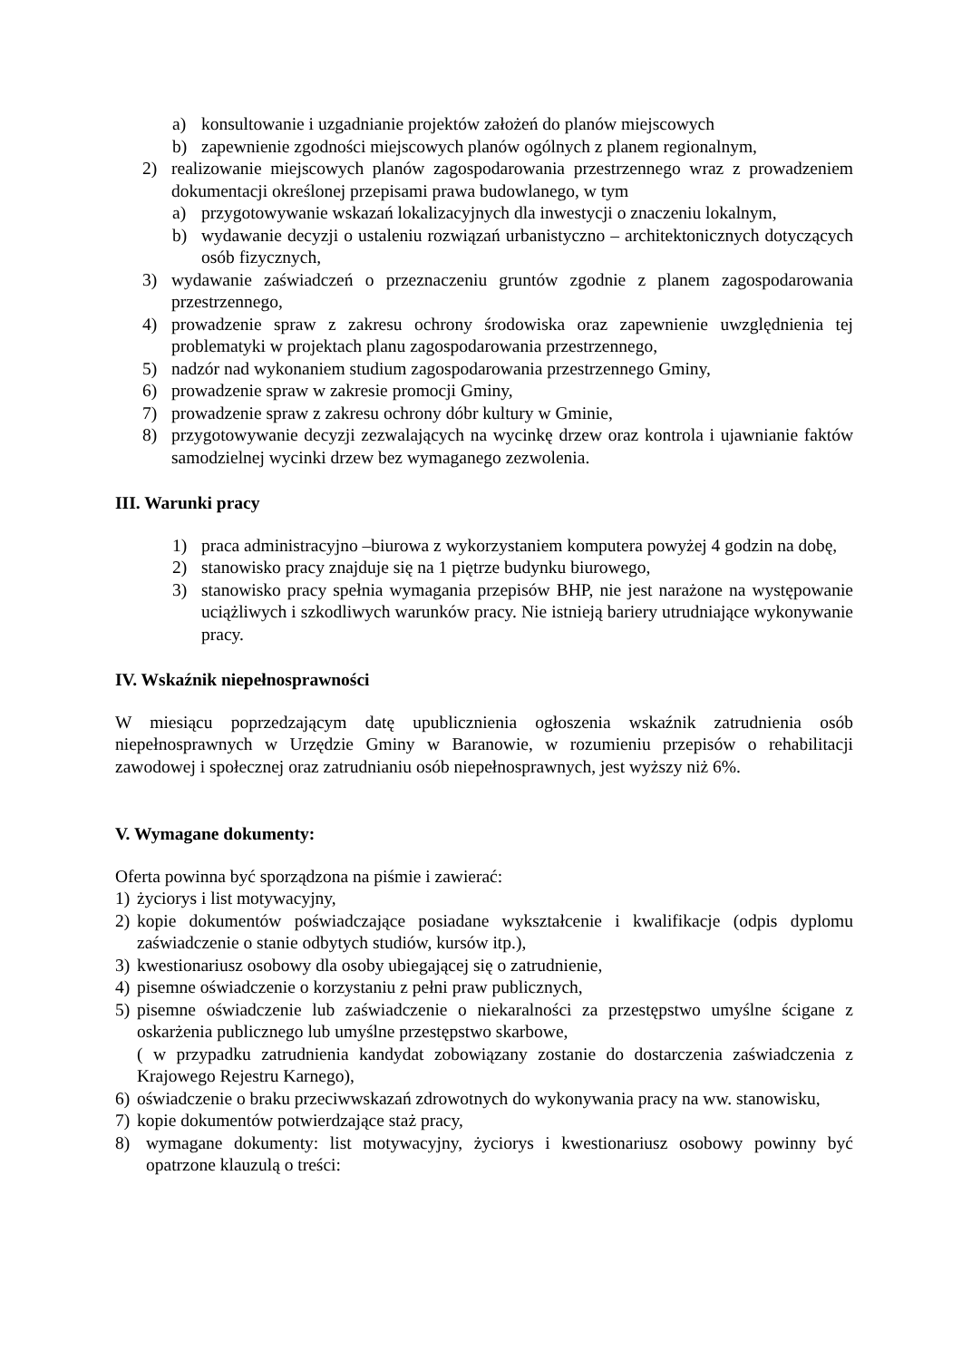a) konsultowanie i uzgadnianie projektów założeń do planów miejscowych
b) zapewnienie zgodności miejscowych planów ogólnych z planem regionalnym,
2) realizowanie miejscowych planów zagospodarowania przestrzennego wraz z prowadzeniem dokumentacji określonej przepisami prawa budowlanego, w tym
a) przygotowywanie wskazań lokalizacyjnych dla inwestycji o znaczeniu lokalnym,
b) wydawanie decyzji o ustaleniu rozwiązań urbanistyczno – architektonicznych dotyczących osób fizycznych,
3) wydawanie zaświadczeń o przeznaczeniu gruntów zgodnie z planem zagospodarowania przestrzennego,
4) prowadzenie spraw z zakresu ochrony środowiska oraz zapewnienie uwzględnienia tej problematyki w projektach planu zagospodarowania przestrzennego,
5) nadzór nad wykonaniem studium zagospodarowania przestrzennego Gminy,
6) prowadzenie spraw w zakresie promocji Gminy,
7) prowadzenie spraw z zakresu ochrony dóbr kultury w Gminie,
8) przygotowywanie decyzji zezwalających na wycinkę drzew oraz kontrola i ujawnianie faktów samodzielnej wycinki drzew bez wymaganego zezwolenia.
III. Warunki pracy
1) praca administracyjno –biurowa z wykorzystaniem komputera powyżej 4 godzin na dobę,
2) stanowisko pracy znajduje się na 1 piętrze budynku biurowego,
3) stanowisko pracy spełnia wymagania przepisów BHP, nie jest narażone na występowanie uciążliwych i szkodliwych warunków pracy. Nie istnieją bariery utrudniające wykonywanie pracy.
IV. Wskaźnik niepełnosprawności
W miesiącu poprzedzającym datę upublicznienia ogłoszenia wskaźnik zatrudnienia osób niepełnosprawnych w Urzędzie Gminy w Baranowie, w rozumieniu przepisów o rehabilitacji zawodowej i społecznej oraz zatrudnianiu osób niepełnosprawnych, jest wyższy niż 6%.
V. Wymagane dokumenty:
Oferta powinna być sporządzona na piśmie i zawierać:
1) życiorys i list motywacyjny,
2) kopie dokumentów poświadczające posiadane wykształcenie i kwalifikacje (odpis dyplomu zaświadczenie o stanie odbytych studiów, kursów itp.),
3) kwestionariusz osobowy dla osoby ubiegającej się o zatrudnienie,
4) pisemne oświadczenie o korzystaniu z pełni praw publicznych,
5) pisemne oświadczenie lub zaświadczenie o niekaralności za przestępstwo umyślne ścigane z oskarżenia publicznego lub umyślne przestępstwo skarbowe,
( w przypadku zatrudnienia kandydat zobowiązany zostanie do dostarczenia zaświadczenia z Krajowego Rejestru Karnego),
6) oświadczenie o braku przeciwwskazań zdrowotnych do wykonywania pracy na ww. stanowisku,
7) kopie dokumentów potwierdzające staż pracy,
8) wymagane dokumenty: list motywacyjny, życiorys i kwestionariusz osobowy powinny być opatrzone klauzulą o treści: